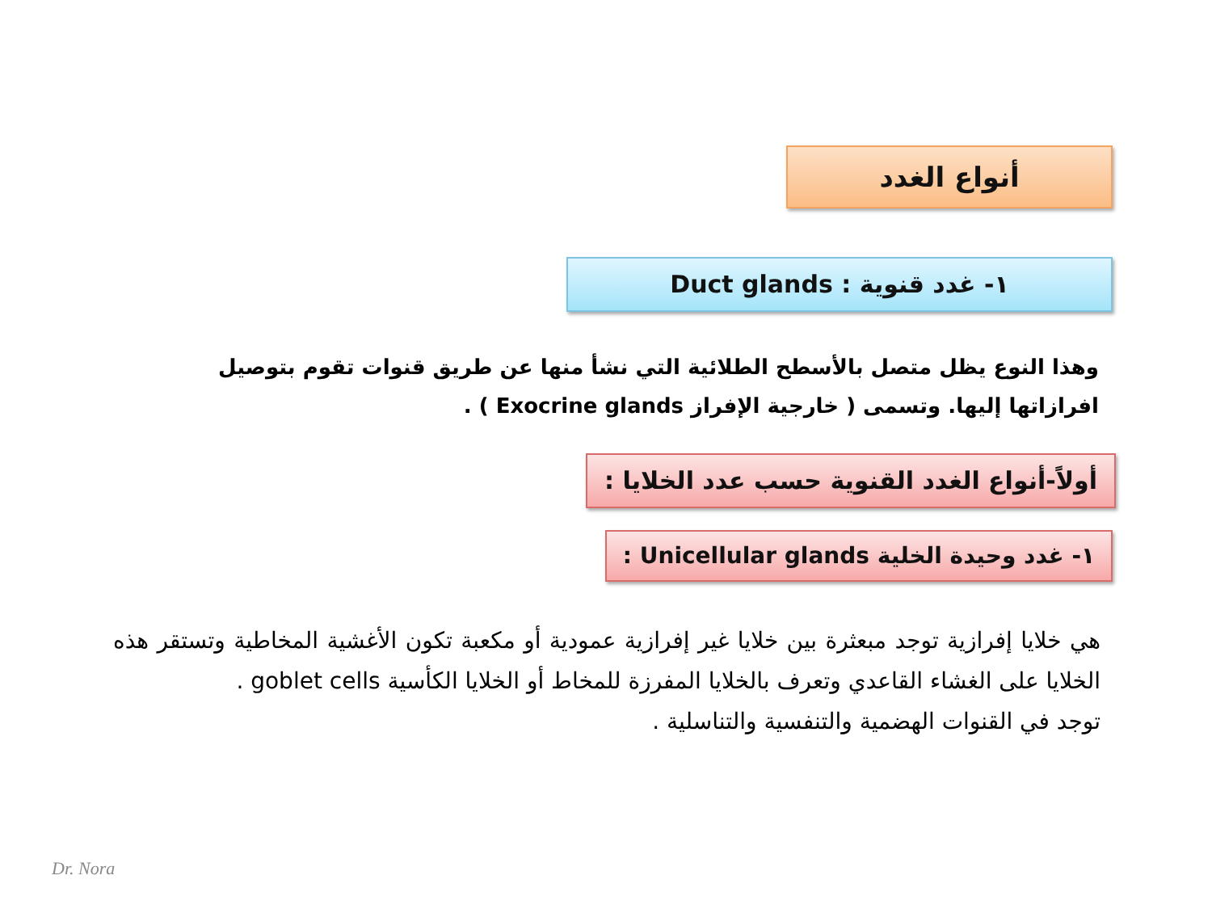أنواع الغدد
١- غدد قنوية : Duct glands
وهذا النوع يظل متصل بالأسطح الطلائية التي نشأ منها عن طريق قنوات تقوم بتوصيل افرازاتها إليها. وتسمى ( خارجية الإفراز Exocrine glands ) .
أولاً-أنواع الغدد القنوية حسب عدد الخلايا :
١- غدد وحيدة الخلية Unicellular glands :
هي خلايا إفرازية توجد مبعثرة بين خلايا غير إفرازية عمودية أو مكعبة تكون الأغشية المخاطية وتستقر هذه الخلايا على الغشاء القاعدي وتعرف بالخلايا المفرزة للمخاط أو الخلايا الكأسية goblet cells .
توجد في القنوات الهضمية والتنفسية والتناسلية .
Dr. Nora